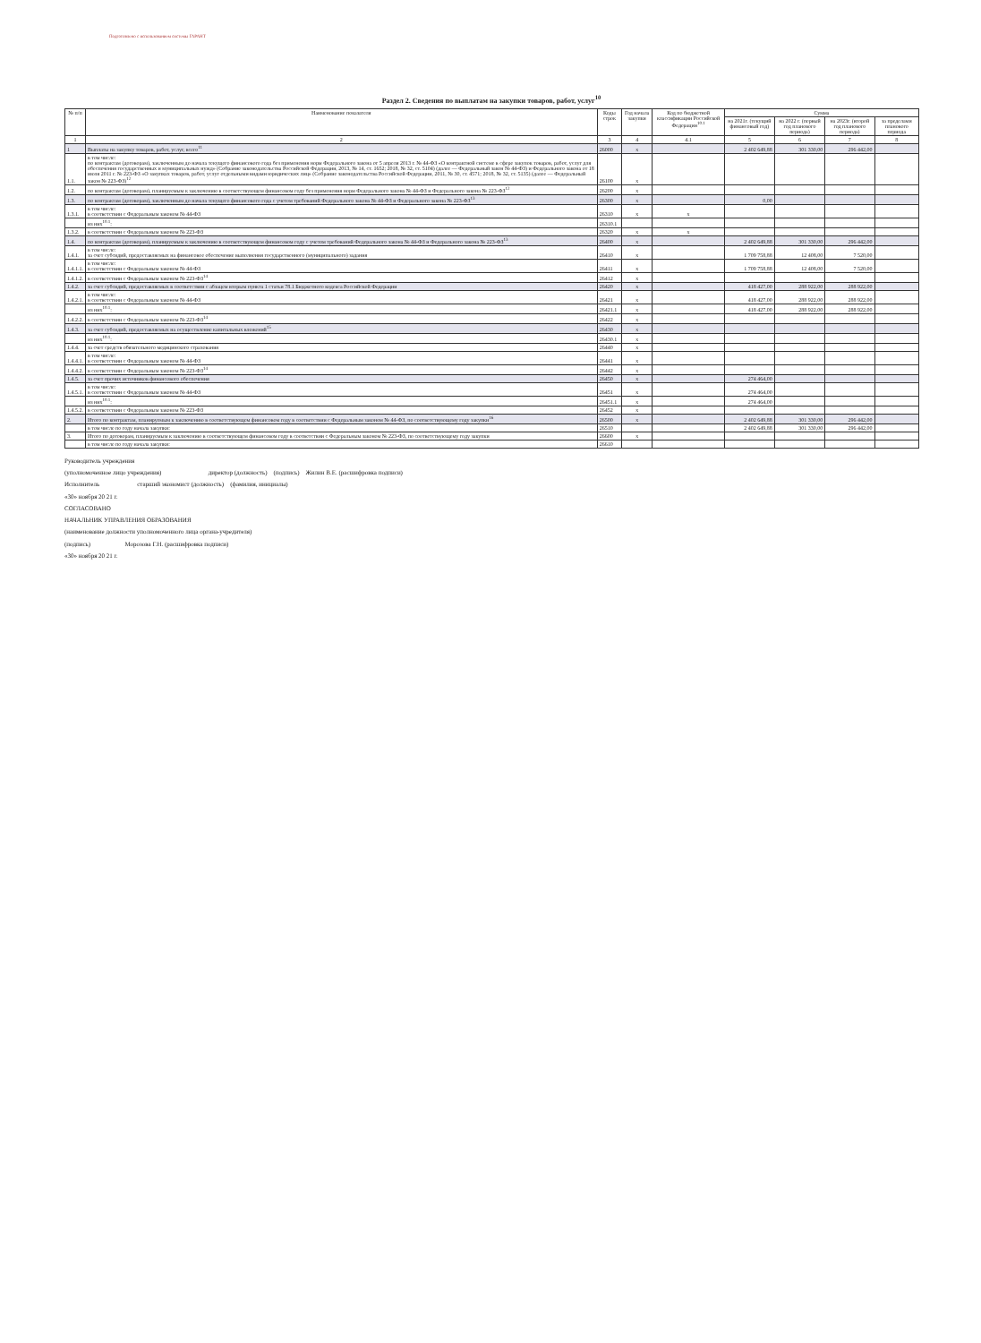Подготовлено с использованием системы ГАРАНТ
Раздел 2. Сведения по выплатам на закупки товаров, работ, услуг<sup>10</sup>
| № п/п | Наименование показателя | Коды строк | Год начала закупки | Код по бюджетной классификации Российской Федерации<sup>10.1</sup> | Сумма | | | |
| --- | --- | --- | --- | --- | --- | --- | --- | --- |
| | | | | | на 2021г. (текущий финансовый год) | на 2022 г. (первый год планового периода) | на 2023г. (второй год планового периода) | за пределами планового периода |
| 1 | 2 | 3 | 4 | 4.1 | 5 | 6 | 7 | 8 |
| 1 | Выплаты на закупку товаров, работ, услуг, всего<sup>11</sup> | 26000 | х | | 2 402 649,88 | 301 330,00 | 296 442,00 | |
| 1.1. | в том числе: по контрактам (договорам), заключенным до начала текущего финансового года без применения норм Федерального закона от 5 апреля 2013 г. № 44-ФЗ «О контрактной системе в сфере закупок товаров, работ, услуг для обеспечения государственных и муниципальных нужд» (Собрание законодательства Российской Федерации, 2013, № 14, ст. 1652; 2018, № 32, ст. 5104) (далее — Федеральный закон № 44-ФЗ) и Федерального закона от 18 июля 2011 г. № 223-ФЗ «О закупках товаров, работ, услуг отдельными видами юридических лиц» (Собрание законодательства Российской Федерации, 2011, № 30, ст. 4571; 2018, № 32, ст. 5135) (далее — Федеральный закон № 223-ФЗ)<sup>12</sup> | 26100 | х | | | | | |
| 1.2. | по контрактам (договорам), планируемым к заключению в соответствующем финансовом году без применения норм Федерального закона № 44-ФЗ и Федерального закона № 223-ФЗ<sup>12</sup> | 26200 | х | | | | | |
| 1.3. | по контрактам (договорам), заключенным до начала текущего финансового года с учетом требований Федерального закона № 44-ФЗ и Федерального закона № 223-ФЗ<sup>13</sup> | 26300 | х | | 0,00 | | | |
| 1.3.1. | в том числе: в соответствии с Федеральным законом № 44-ФЗ | 26310 | х | х | | | | |
| | из них<sup>10.1</sup>: | 26310.1 | | | | | | |
| 1.3.2. | в соответствии с Федеральным законом № 223-ФЗ | 26320 | х | х | | | | |
| 1.4. | по контрактам (договорам), планируемым к заключению в соответствующем финансовом году с учетом требований Федерального закона № 44-ФЗ и Федерального закона № 223-ФЗ<sup>13</sup> | 26400 | х | | 2 402 649,88 | 301 330,00 | 296 442,00 | |
| 1.4.1. | в том числе: за счет субсидий, предоставляемых на финансовое обеспечение выполнения государственного (муниципального) задания | 26410 | х | | 1 709 758,88 | 12 408,00 | 7 520,00 | |
| 1.4.1.1. | в том числе: в соответствии с Федеральным законом № 44-ФЗ | 26411 | х | | 1 709 758,88 | 12 408,00 | 7 520,00 | |
| 1.4.1.2. | в соответствии с Федеральным законом № 223-ФЗ<sup>14</sup> | 26412 | х | | | | | |
| 1.4.2. | за счет субсидий, предоставляемых в соответствии с абзацем вторым пункта 1 статьи 78.1 Бюджетного кодекса Российской Федерации | 26420 | х | | 418 427,00 | 288 922,00 | 288 922,00 | |
| 1.4.2.1. | в том числе: в соответствии с Федеральным законом № 44-ФЗ | 26421 | х | | 418 427,00 | 288 922,00 | 288 922,00 | |
| | из них<sup>10.1</sup>: | 26421.1 | х | | 418 427,00 | 288 922,00 | 288 922,00 | |
| 1.4.2.2. | в соответствии с Федеральным законом № 223-ФЗ<sup>14</sup> | 26422 | х | | | | | |
| 1.4.3. | за счет субсидий, предоставляемых на осуществление капитальных вложений<sup>15</sup> | 26430 | х | | | | | |
| | из них<sup>10.1</sup>: | 26430.1 | х | | | | | |
| 1.4.4. | за счет средств обязательного медицинского страхования | 26440 | х | | | | | |
| 1.4.4.1. | в том числе: в соответствии с Федеральным законом № 44-ФЗ | 26441 | х | | | | | |
| 1.4.4.2. | в соответствии с Федеральным законом № 223-ФЗ<sup>14</sup> | 26442 | х | | | | | |
| 1.4.5. | за счет прочих источников финансового обеспечения | 26450 | х | | 274 464,00 | | | |
| 1.4.5.1. | в том числе: в соответствии с Федеральным законом № 44-ФЗ | 26451 | х | | 274 464,00 | | | |
| | из них<sup>10.1</sup>: | 26451.1 | х | | 274 464,00 | | | |
| 1.4.5.2. | в соответствии с Федеральным законом № 223-ФЗ | 26452 | х | | | | | |
| 2. | Итого по контрактам, планируемым к заключению в соответствующем финансовом году в соответствии с Федеральным законом № 44-ФЗ, по соответствующему году закупки<sup>16</sup> | 26500 | х | | 2 402 649,88 | 301 330,00 | 296 442,00 | |
| | в том числе по году начала закупки: | 26510 | | | 2 402 649,88 | 301 330,00 | 296 442,00 | |
| 3. | Итого по договорам, планируемым к заключению в соответствующем финансовом году в соответствии с Федеральным законом № 223-ФЗ, по соответствующему году закупки | 26600 | х | | | | | |
| | в том числе по году начала закупки: | 26610 | | | | | | |
Руководитель учреждения
(уполномоченное лицо учреждения) директор (должность) (подпись) Жилин В.Е. (расшифровка подписи)
Исполнитель старший экономист (должность) (фамилия, инициалы)
«30» ноября 20 21 г.
СОГЛАСОВАНО
НАЧАЛЬНИК УПРАВЛЕНИЯ ОБРАЗОВАНИЯ
(наименование должности уполномоченного лица органа-учредителя)
(подпись) Морозова Г.Н. (расшифровка подписи)
«30» ноября 20 21 г.